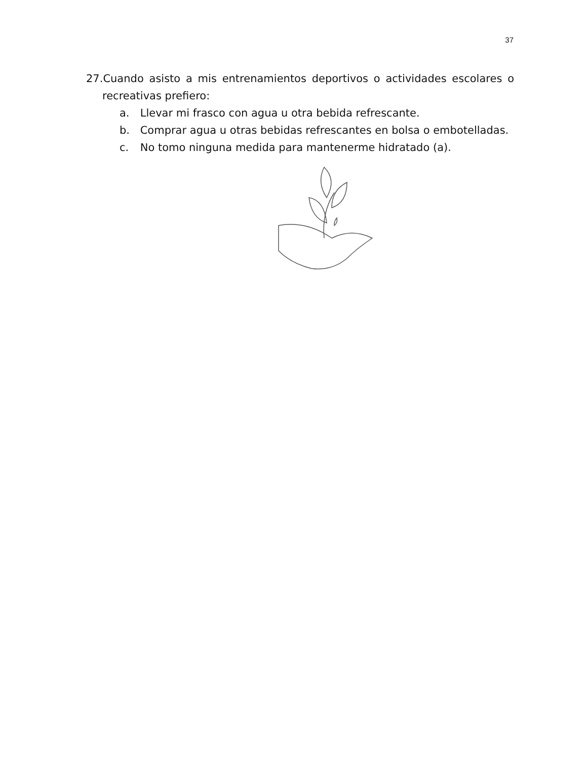37
27.Cuando asisto a mis entrenamientos deportivos o actividades escolares o recreativas prefiero:
a. Llevar mi frasco con agua u otra bebida refrescante.
b. Comprar agua u otras bebidas refrescantes en bolsa o embotelladas.
c. No tomo ninguna medida para mantenerme hidratado (a).